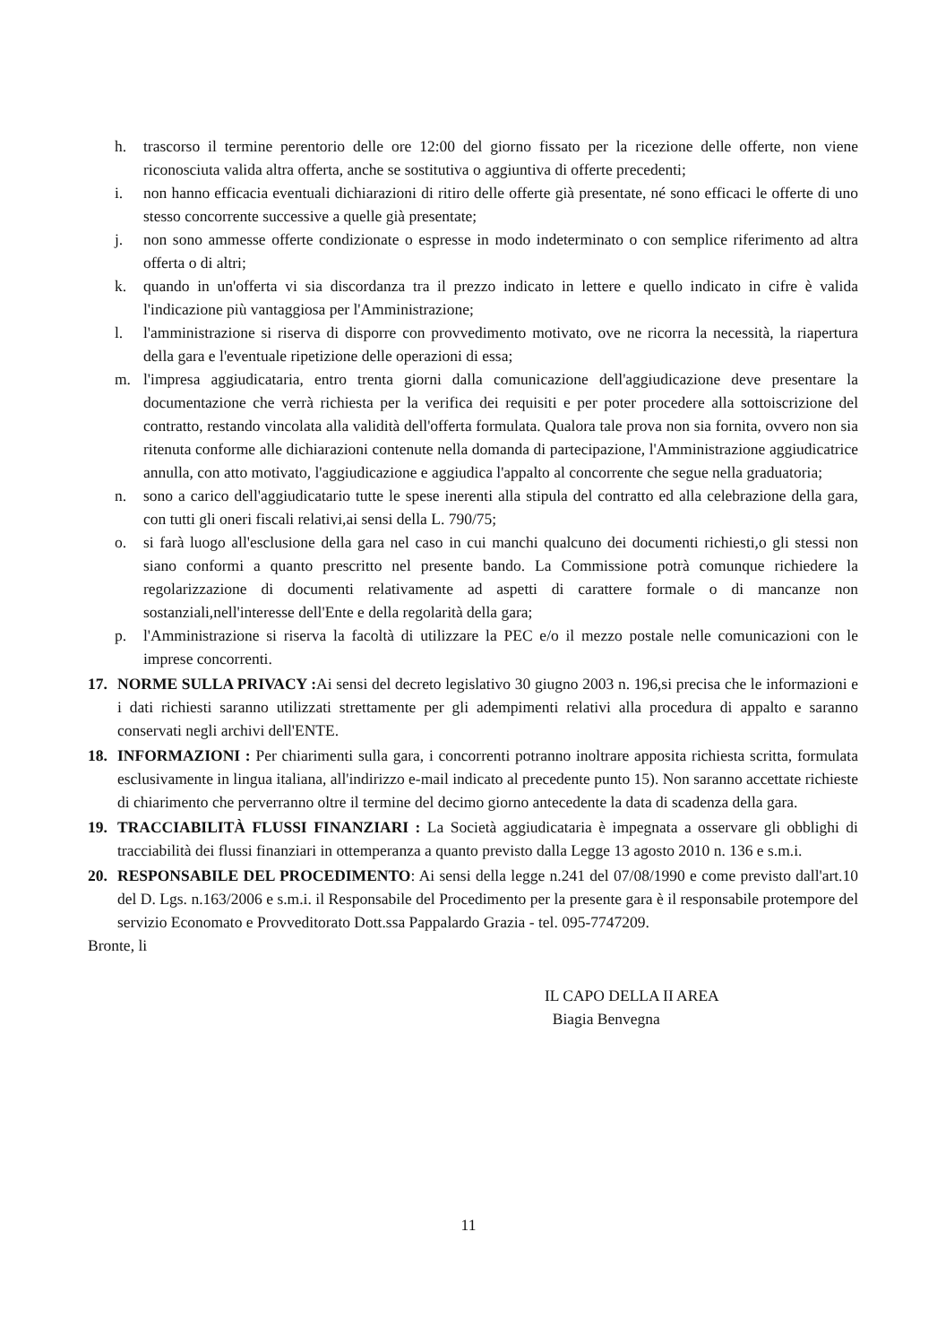h. trascorso il termine perentorio delle ore 12:00 del giorno fissato per la ricezione delle offerte, non viene riconosciuta valida altra offerta, anche se sostitutiva o aggiuntiva di offerte precedenti;
i. non hanno efficacia eventuali dichiarazioni di ritiro delle offerte già presentate, né sono efficaci le offerte di uno stesso concorrente successive a quelle già presentate;
j. non sono ammesse offerte condizionate o espresse in modo indeterminato o con semplice riferimento ad altra offerta o di altri;
k. quando in un'offerta vi sia discordanza tra il prezzo indicato in lettere e quello indicato in cifre è valida l'indicazione più vantaggiosa per l'Amministrazione;
l. l'amministrazione si riserva di disporre con provvedimento motivato, ove ne ricorra la necessità, la riapertura della gara e l'eventuale ripetizione delle operazioni di essa;
m. l'impresa aggiudicataria, entro trenta giorni dalla comunicazione dell'aggiudicazione deve presentare la documentazione che verrà richiesta per la verifica dei requisiti e per poter procedere alla sottoiscrizione del contratto, restando vincolata alla validità dell'offerta formulata. Qualora tale prova non sia fornita, ovvero non sia ritenuta conforme alle dichiarazioni contenute nella domanda di partecipazione, l'Amministrazione aggiudicatrice annulla, con atto motivato, l'aggiudicazione e aggiudica l'appalto al concorrente che segue nella graduatoria;
n. sono a carico dell'aggiudicatario tutte le spese inerenti alla stipula del contratto ed alla celebrazione della gara, con tutti gli oneri fiscali relativi,ai sensi della L. 790/75;
o. si farà luogo all'esclusione della gara nel caso in cui manchi qualcuno dei documenti richiesti,o gli stessi non siano conformi a quanto prescritto nel presente bando. La Commissione potrà comunque richiedere la regolarizzazione di documenti relativamente ad aspetti di carattere formale o di mancanze non sostanziali,nell'interesse dell'Ente e della regolarità della gara;
p. l'Amministrazione si riserva la facoltà di utilizzare la PEC e/o il mezzo postale nelle comunicazioni con le imprese concorrenti.
17. NORME SULLA PRIVACY : Ai sensi del decreto legislativo 30 giugno 2003 n. 196,si precisa che le informazioni e i dati richiesti saranno utilizzati strettamente per gli adempimenti relativi alla procedura di appalto e saranno conservati negli archivi dell'ENTE.
18. INFORMAZIONI : Per chiarimenti sulla gara, i concorrenti potranno inoltrare apposita richiesta scritta, formulata esclusivamente in lingua italiana, all'indirizzo e-mail indicato al precedente punto 15). Non saranno accettate richieste di chiarimento che perverranno oltre il termine del decimo giorno antecedente la data di scadenza della gara.
19. TRACCIABILITÀ FLUSSI FINANZIARI : La Società aggiudicataria è impegnata a osservare gli obblighi di tracciabilità dei flussi finanziari in ottemperanza a quanto previsto dalla Legge 13 agosto 2010 n. 136 e s.m.i.
20. RESPONSABILE DEL PROCEDIMENTO: Ai sensi della legge n.241 del 07/08/1990 e come previsto dall'art.10 del D. Lgs. n.163/2006 e s.m.i. il Responsabile del Procedimento per la presente gara è il responsabile protempore del servizio Economato e Provveditorato Dott.ssa Pappalardo Grazia - tel. 095-7747209.
Bronte, li
IL CAPO DELLA II AREA
Biagia Benvegna
11